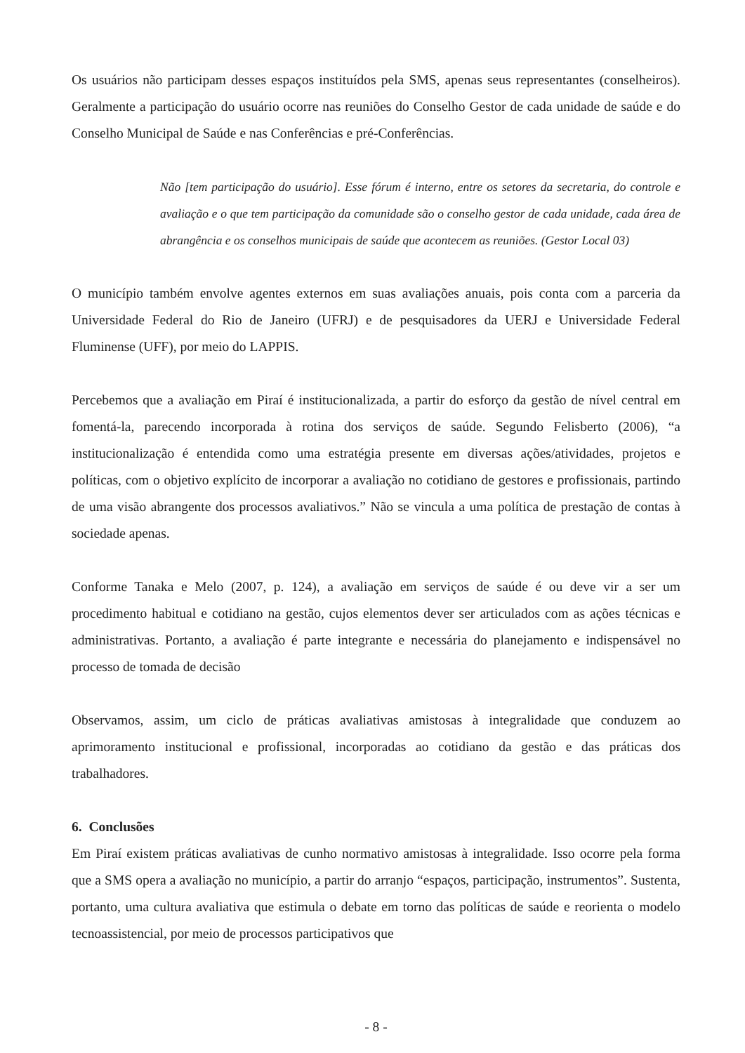Os usuários não participam desses espaços instituídos pela SMS, apenas seus representantes (conselheiros). Geralmente a participação do usuário ocorre nas reuniões do Conselho Gestor de cada unidade de saúde e do Conselho Municipal de Saúde e nas Conferências e pré-Conferências.
Não [tem participação do usuário]. Esse fórum é interno, entre os setores da secretaria, do controle e avaliação e o que tem participação da comunidade são o conselho gestor de cada unidade, cada área de abrangência e os conselhos municipais de saúde que acontecem as reuniões. (Gestor Local 03)
O município também envolve agentes externos em suas avaliações anuais, pois conta com a parceria da Universidade Federal do Rio de Janeiro (UFRJ) e de pesquisadores da UERJ e Universidade Federal Fluminense (UFF), por meio do LAPPIS.
Percebemos que a avaliação em Piraí é institucionalizada, a partir do esforço da gestão de nível central em fomentá-la, parecendo incorporada à rotina dos serviços de saúde. Segundo Felisberto (2006), “a institucionalização é entendida como uma estratégia presente em diversas ações/atividades, projetos e políticas, com o objetivo explícito de incorporar a avaliação no cotidiano de gestores e profissionais, partindo de uma visão abrangente dos processos avaliativos.” Não se vincula a uma política de prestação de contas à sociedade apenas.
Conforme Tanaka e Melo (2007, p. 124), a avaliação em serviços de saúde é ou deve vir a ser um procedimento habitual e cotidiano na gestão, cujos elementos dever ser articulados com as ações técnicas e administrativas. Portanto, a avaliação é parte integrante e necessária do planejamento e indispensável no processo de tomada de decisão
Observamos, assim, um ciclo de práticas avaliativas amistosas à integralidade que conduzem ao aprimoramento institucional e profissional, incorporadas ao cotidiano da gestão e das práticas dos trabalhadores.
6. Conclusões
Em Piraí existem práticas avaliativas de cunho normativo amistosas à integralidade. Isso ocorre pela forma que a SMS opera a avaliação no município, a partir do arranjo “espaços, participação, instrumentos”. Sustenta, portanto, uma cultura avaliativa que estimula o debate em torno das políticas de saúde e reorienta o modelo tecnoassistencial, por meio de processos participativos que
- 8 -